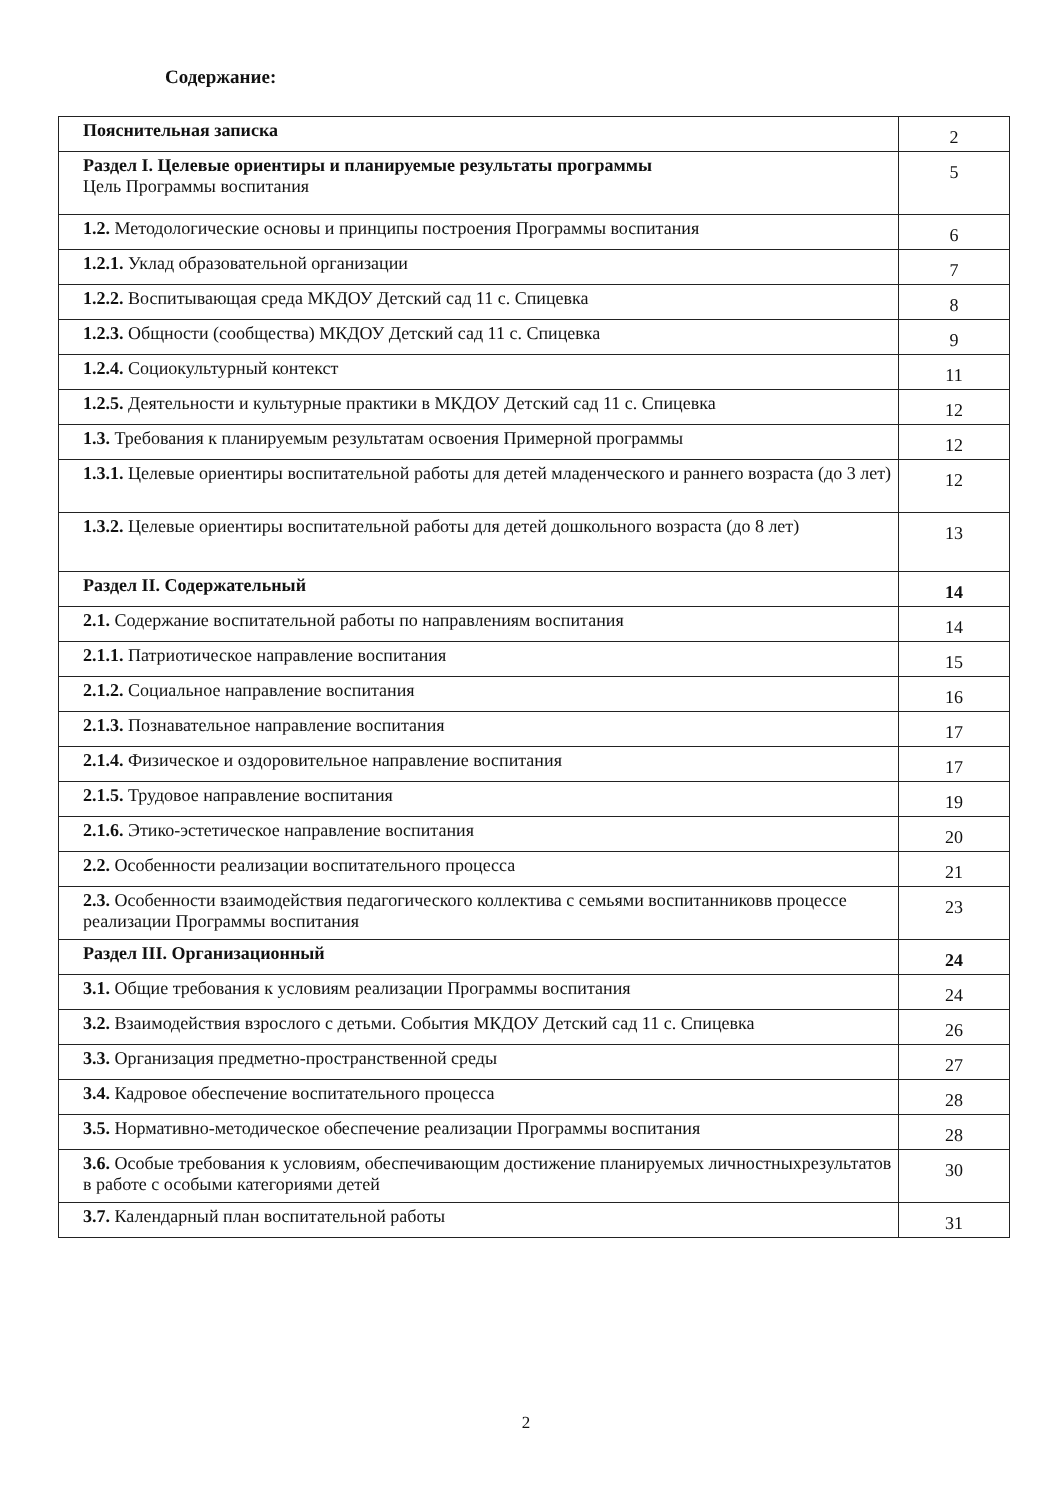Содержание:
| Пояснительная записка | 2 |
| Раздел I. Целевые ориентиры и планируемые результаты программы Цель Программы воспитания | 5 |
| 1.2. Методологические основы и принципы построения Программы воспитания | 6 |
| 1.2.1. Уклад образовательной организации | 7 |
| 1.2.2. Воспитывающая среда МКДОУ Детский сад 11 с. Спицевка | 8 |
| 1.2.3. Общности (сообщества) МКДОУ Детский сад 11 с. Спицевка | 9 |
| 1.2.4. Социокультурный контекст | 11 |
| 1.2.5. Деятельности и культурные практики в МКДОУ Детский сад 11 с. Спицевка | 12 |
| 1.3. Требования к планируемым результатам освоения Примерной программы | 12 |
| 1.3.1. Целевые ориентиры воспитательной работы для детей младенческого и раннего возраста (до 3 лет) | 12 |
| 1.3.2. Целевые ориентиры воспитательной работы для детей дошкольного возраста (до 8 лет) | 13 |
| Раздел II. Содержательный | 14 |
| 2.1. Содержание воспитательной работы по направлениям воспитания | 14 |
| 2.1.1. Патриотическое направление воспитания | 15 |
| 2.1.2. Социальное направление воспитания | 16 |
| 2.1.3. Познавательное направление воспитания | 17 |
| 2.1.4. Физическое и оздоровительное направление воспитания | 17 |
| 2.1.5. Трудовое направление воспитания | 19 |
| 2.1.6. Этико-эстетическое направление воспитания | 20 |
| 2.2. Особенности реализации воспитательного процесса | 21 |
| 2.3. Особенности взаимодействия педагогического коллектива с семьями воспитанниковв процессе реализации Программы воспитания | 23 |
| Раздел III. Организационный | 24 |
| 3.1. Общие требования к условиям реализации Программы воспитания | 24 |
| 3.2. Взаимодействия взрослого с детьми. События МКДОУ Детский сад 11 с. Спицевка | 26 |
| 3.3. Организация предметно-пространственной среды | 27 |
| 3.4. Кадровое обеспечение воспитательного процесса | 28 |
| 3.5. Нормативно-методическое обеспечение реализации Программы воспитания | 28 |
| 3.6. Особые требования к условиям, обеспечивающим достижение планируемых личностныхрезультатов в работе с особыми категориями детей | 30 |
| 3.7. Календарный план воспитательной работы | 31 |
2